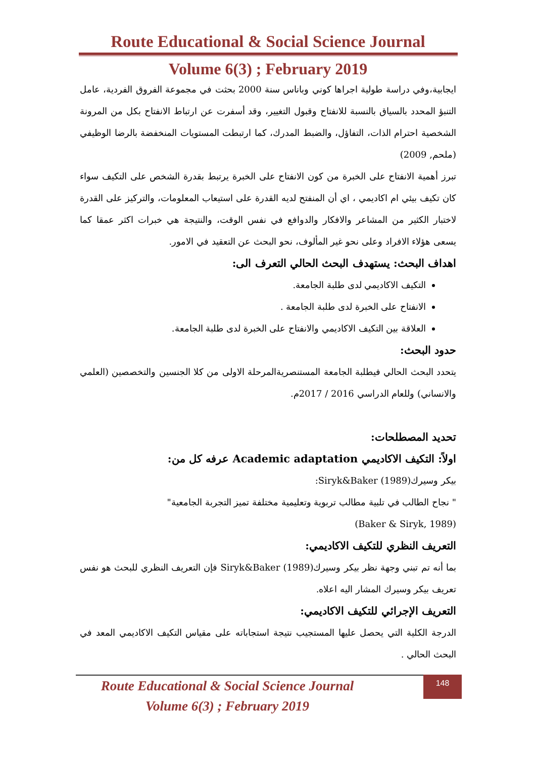Route Educational & Social Science Journal
Volume 6(3) ; February 2019
ايجابية،وفي دراسة طولية اجراها كوني وباناس سنة 2000 بحثت في مجموعة الفروق الفردية، عامل التنبؤ المحدد بالسياق بالنسبة للانفتاح وقبول التغيير، وقد أسفرت عن ارتباط الانفتاح بكل من المرونة الشخصية احترام الذات، التفاؤل، والضبط المدرك، كما ارتبطت المستويات المنخفضة بالرضا الوظيفي (ملحم, 2009)
تبرز أهمية الانفتاح على الخبرة من كون الانفتاح على الخبرة يرتبط بقدرة الشخص على التكيف سواء كان تكيف بيئي ام اكاديمي ، اي أن المنفتح لديه القدرة على استيعاب المعلومات، والتركيز على القدرة لاختبار الكثير من المشاعر والافكار والدوافع في نفس الوقت، والنتيجة هي خبرات اكثر عمقا كما يسعى هؤلاء الافراد وعلى نحو غير المألوف، نحو البحث عن التعقيد في الامور.
اهداف البحث: يستهدف البحث الحالي التعرف الى:
التكيف الاكاديمي لدى طلبة الجامعة.
الانفتاح على الخبرة لدى طلبة الجامعة .
العلاقة بين التكيف الاكاديمي والانفتاح على الخبرة لدى طلبة الجامعة.
حدود البحث:
يتحدد البحث الحالي فيطلبة الجامعة المستنصريةالمرحلة الاولى من كلا الجنسين والتخصصين (العلمي والانساني) وللعام الدراسي 2016 / 2017م.
تحديد المصطلحات:
اولاً: التكيف الاكاديمي Academic adaptation عرفه كل من:
بيكر وسيرك(1989) Siryk&Baker:
" نجاح الطالب في تلبية مطالب تربوية وتعليمية مختلفة تميز التجربة الجامعية"
(Baker & Siryk, 1989)
التعريف النظري للتكيف الاكاديمي:
بما أنه تم تبني وجهة نظر بيكر وسيرك(1989) Siryk&Baker فإن التعريف النظري للبحث هو نفس تعريف بيكر وسيرك المشار اليه اعلاه.
التعريف الإجرائي للتكيف الاكاديمي:
الدرجة الكلية التي يحصل عليها المستجيب نتيجة استجاباته على مقياس التكيف الاكاديمي المعد في البحث الحالي .
148
Route Educational & Social Science Journal
Volume 6(3) ; February 2019